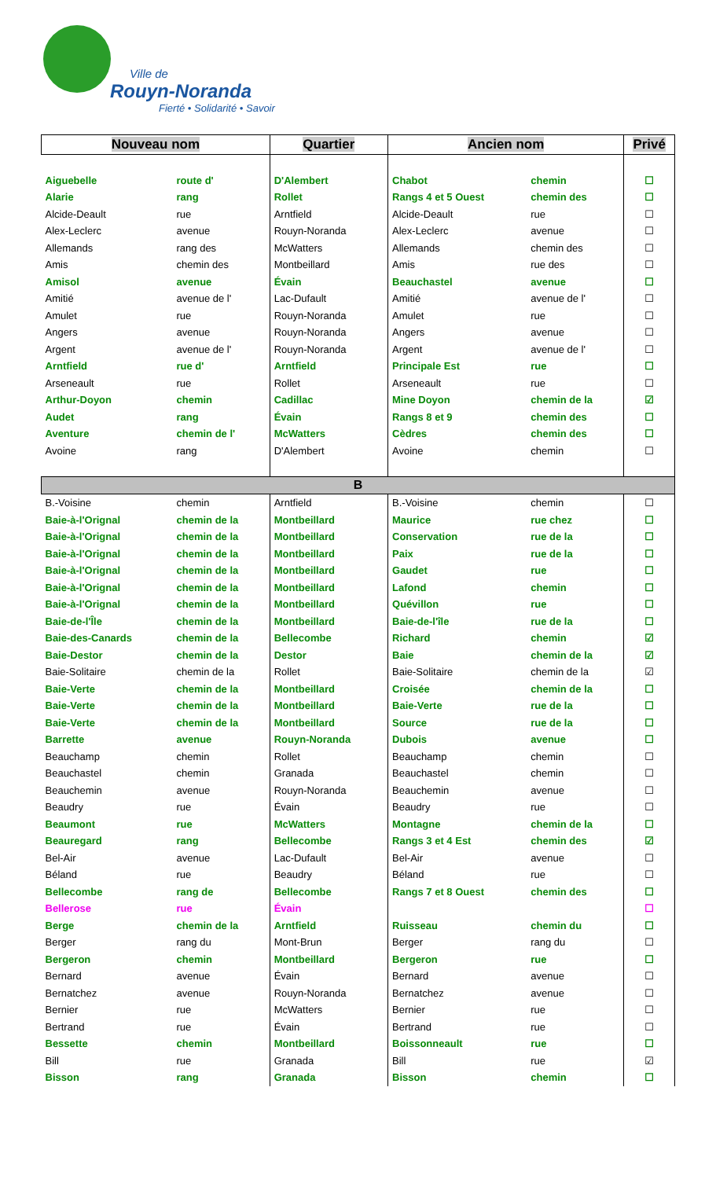Ville de
Rouyn-Noranda
Fierté • Solidarité • Savoir
| Nouveau nom | | Quartier | Ancien nom | | Privé |
| --- | --- | --- | --- | --- | --- |
| Aiguebelle | route d' | D'Alembert | Chabot | chemin | ☐ |
| Alarie | rang | Rollet | Rangs 4 et 5 Ouest | chemin des | ☐ |
| Alcide-Deault | rue | Arntfield | Alcide-Deault | rue | ☐ |
| Alex-Leclerc | avenue | Rouyn-Noranda | Alex-Leclerc | avenue | ☐ |
| Allemands | rang des | McWatters | Allemands | chemin des | ☐ |
| Amis | chemin des | Montbeillard | Amis | rue des | ☐ |
| Amisol | avenue | Évain | Beauchastel | avenue | ☐ |
| Amitié | avenue de l' | Lac-Dufault | Amitié | avenue de l' | ☐ |
| Amulet | rue | Rouyn-Noranda | Amulet | rue | ☐ |
| Angers | avenue | Rouyn-Noranda | Angers | avenue | ☐ |
| Argent | avenue de l' | Rouyn-Noranda | Argent | avenue de l' | ☐ |
| Arntfield | rue d' | Arntfield | Principale Est | rue | ☐ |
| Arseneault | rue | Rollet | Arseneault | rue | ☐ |
| Arthur-Doyon | chemin | Cadillac | Mine Doyon | chemin de la | ☑ |
| Audet | rang | Évain | Rangs 8 et 9 | chemin des | ☐ |
| Aventure | chemin de l' | McWatters | Cèdres | chemin des | ☐ |
| Avoine | rang | D'Alembert | Avoine | chemin | ☐ |
| B | | | | | |
| B.-Voisine | chemin | Arntfield | B.-Voisine | chemin | ☐ |
| Baie-à-l'Orignal | chemin de la | Montbeillard | Maurice | rue chez | ☐ |
| Baie-à-l'Orignal | chemin de la | Montbeillard | Conservation | rue de la | ☐ |
| Baie-à-l'Orignal | chemin de la | Montbeillard | Paix | rue de la | ☐ |
| Baie-à-l'Orignal | chemin de la | Montbeillard | Gaudet | rue | ☐ |
| Baie-à-l'Orignal | chemin de la | Montbeillard | Lafond | chemin | ☐ |
| Baie-à-l'Orignal | chemin de la | Montbeillard | Quévillon | rue | ☐ |
| Baie-de-l'Île | chemin de la | Montbeillard | Baie-de-l'île | rue de la | ☐ |
| Baie-des-Canards | chemin de la | Bellecombe | Richard | chemin | ☑ |
| Baie-Destor | chemin de la | Destor | Baie | chemin de la | ☑ |
| Baie-Solitaire | chemin de la | Rollet | Baie-Solitaire | chemin de la | ☑ |
| Baie-Verte | chemin de la | Montbeillard | Croisée | chemin de la | ☐ |
| Baie-Verte | chemin de la | Montbeillard | Baie-Verte | rue de la | ☐ |
| Baie-Verte | chemin de la | Montbeillard | Source | rue de la | ☐ |
| Barrette | avenue | Rouyn-Noranda | Dubois | avenue | ☐ |
| Beauchamp | chemin | Rollet | Beauchamp | chemin | ☐ |
| Beauchastel | chemin | Granada | Beauchastel | chemin | ☐ |
| Beauchemin | avenue | Rouyn-Noranda | Beauchemin | avenue | ☐ |
| Beaudry | rue | Évain | Beaudry | rue | ☐ |
| Beaumont | rue | McWatters | Montagne | chemin de la | ☐ |
| Beauregard | rang | Bellecombe | Rangs 3 et 4 Est | chemin des | ☑ |
| Bel-Air | avenue | Lac-Dufault | Bel-Air | avenue | ☐ |
| Béland | rue | Beaudry | Béland | rue | ☐ |
| Bellecombe | rang de | Bellecombe | Rangs 7 et 8 Ouest | chemin des | ☐ |
| Bellerose | rue | Évain | | | ☐ |
| Berge | chemin de la | Arntfield | Ruisseau | chemin du | ☐ |
| Berger | rang du | Mont-Brun | Berger | rang du | ☐ |
| Bergeron | chemin | Montbeillard | Bergeron | rue | ☐ |
| Bernard | avenue | Évain | Bernard | avenue | ☐ |
| Bernatchez | avenue | Rouyn-Noranda | Bernatchez | avenue | ☐ |
| Bernier | rue | McWatters | Bernier | rue | ☐ |
| Bertrand | rue | Évain | Bertrand | rue | ☐ |
| Bessette | chemin | Montbeillard | Boissonneault | rue | ☐ |
| Bill | rue | Granada | Bill | rue | ☑ |
| Bisson | rang | Granada | Bisson | chemin | ☐ |